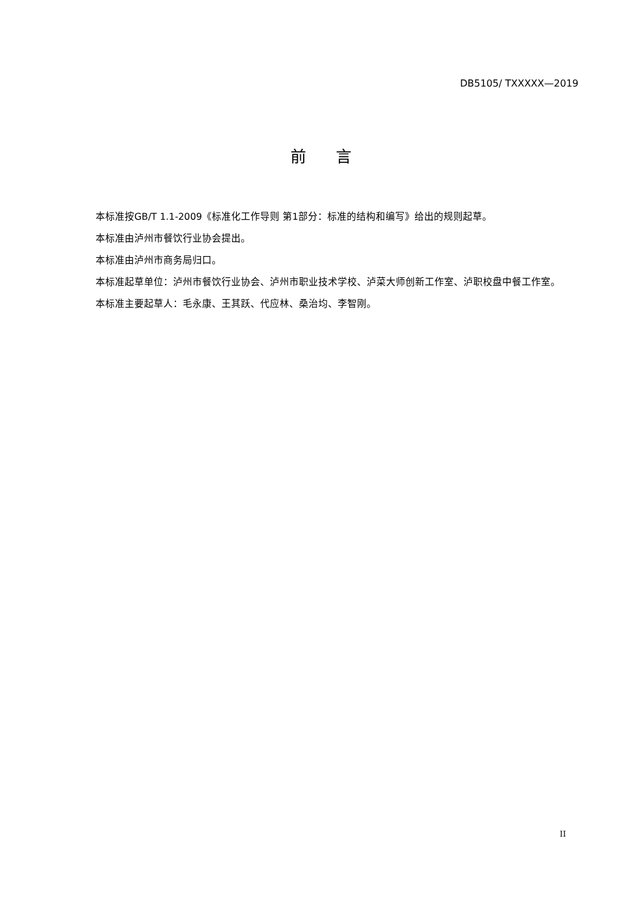DB5105/ TXXXXX—2019
前 言
本标准按GB/T 1.1-2009《标准化工作导则 第1部分：标准的结构和编写》给出的规则起草。
本标准由泸州市餐饮行业协会提出。
本标准由泸州市商务局归口。
本标准起草单位：泸州市餐饮行业协会、泸州市职业技术学校、泸菜大师创新工作室、泸职校盘中餐工作室。
本标准主要起草人：毛永康、王其跃、代应林、桑治均、李智刚。
II